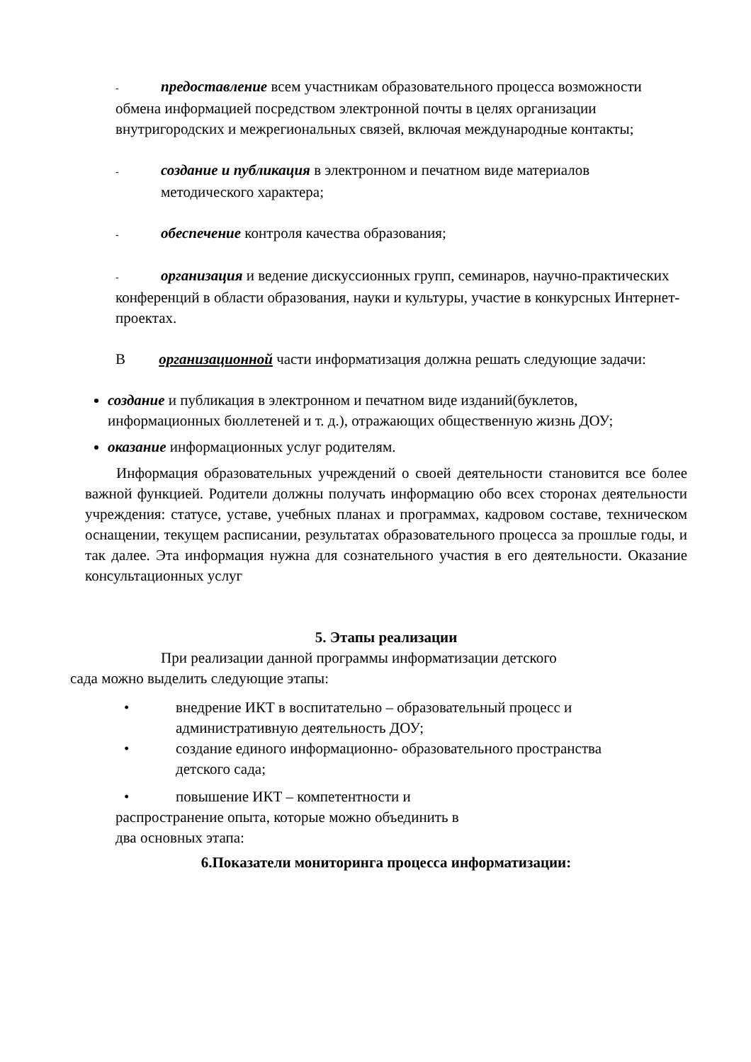- предоставление всем участникам образовательного процесса возможности обмена информацией посредством электронной почты в целях организации внутригородских и межрегиональных связей, включая международные контакты;
- создание и публикация в электронном и печатном виде материалов
методического характера;
- обеспечение контроля качества образования;
- организация и ведение дискуссионных групп, семинаров, научно-практических конференций в области образования, науки и культуры, участие в конкурсных Интернет-проектах.
В организационной части информатизация должна решать следующие задачи:
создание и публикация в электронном и печатном виде изданий(буклетов, информационных бюллетеней и т. д.), отражающих общественную жизнь ДОУ;
оказание информационных услуг родителям.
Информация образовательных учреждений о своей деятельности становится все более важной функцией. Родители должны получать информацию обо всех сторонах деятельности учреждения: статусе, уставе, учебных планах и программах, кадровом составе, техническом оснащении, текущем расписании, результатах образовательного процесса за прошлые годы, и так далее. Эта информация нужна для сознательного участия в его деятельности. Оказание консультационных услуг
5. Этапы реализации
При реализации данной программы информатизации детского
сада можно выделить следующие этапы:
• внедрение ИКТ в воспитательно – образовательный процесс и
административную деятельность ДОУ;
• создание единого информационно- образовательного пространства
детского сада;
• повышение ИКТ – компетентности и
распространение опыта, которые можно объединить в
два основных этапа:
6.Показатели мониторинга процесса информатизации: